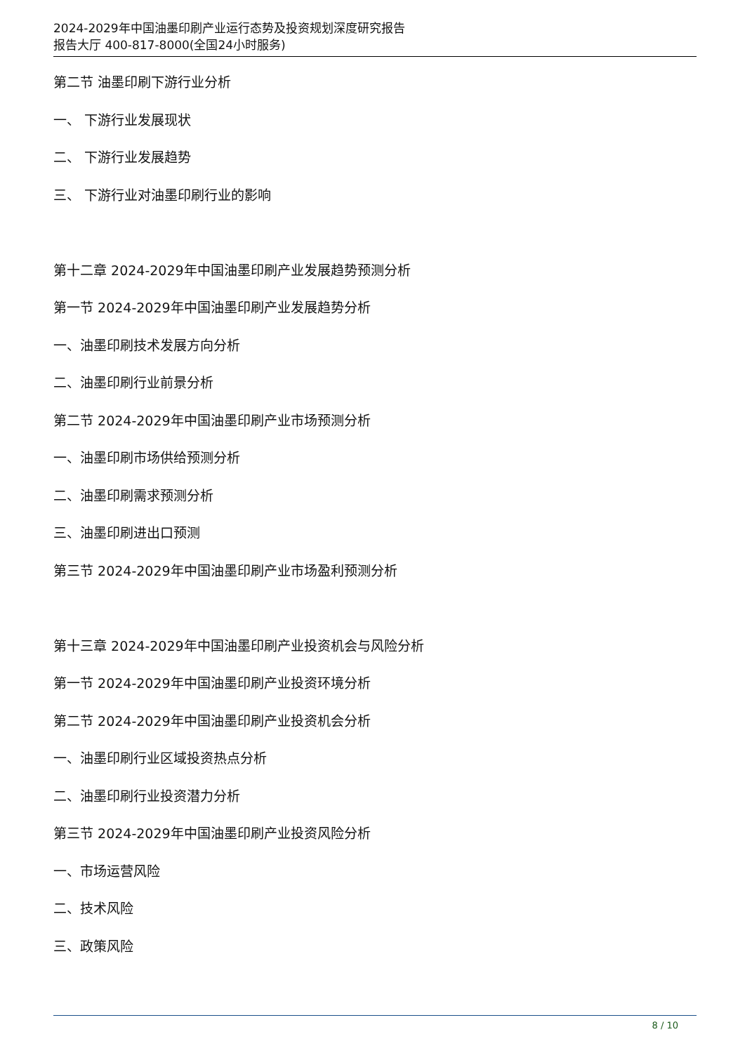2024-2029年中国油墨印刷产业运行态势及投资规划深度研究报告
报告大厅 400-817-8000(全国24小时服务)
第二节 油墨印刷下游行业分析
一、 下游行业发展现状
二、 下游行业发展趋势
三、 下游行业对油墨印刷行业的影响
第十二章 2024-2029年中国油墨印刷产业发展趋势预测分析
第一节 2024-2029年中国油墨印刷产业发展趋势分析
一、油墨印刷技术发展方向分析
二、油墨印刷行业前景分析
第二节 2024-2029年中国油墨印刷产业市场预测分析
一、油墨印刷市场供给预测分析
二、油墨印刷需求预测分析
三、油墨印刷进出口预测
第三节 2024-2029年中国油墨印刷产业市场盈利预测分析
第十三章 2024-2029年中国油墨印刷产业投资机会与风险分析
第一节 2024-2029年中国油墨印刷产业投资环境分析
第二节 2024-2029年中国油墨印刷产业投资机会分析
一、油墨印刷行业区域投资热点分析
二、油墨印刷行业投资潜力分析
第三节 2024-2029年中国油墨印刷产业投资风险分析
一、市场运营风险
二、技术风险
三、政策风险
8 / 10